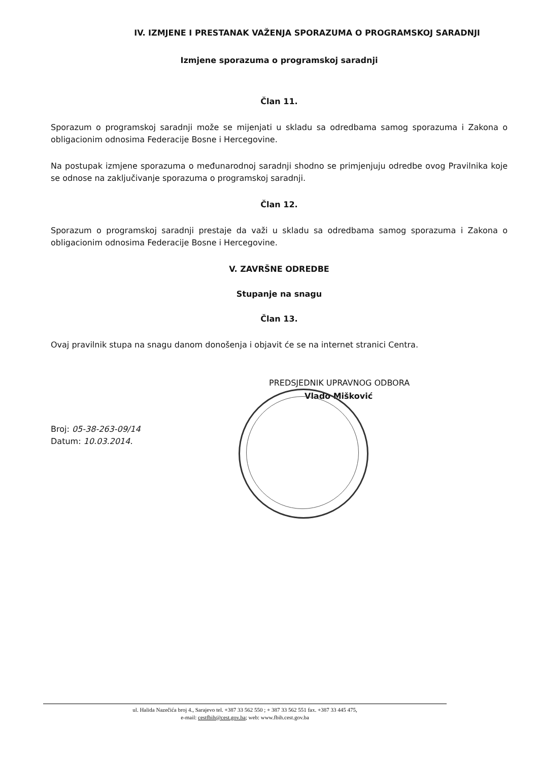IV. IZMJENE I PRESTANAK VAŽENJA SPORAZUMA O PROGRAMSKOJ SARADNJI
Izmjene sporazuma o programskoj saradnji
Član 11.
Sporazum o programskoj saradnji može se mijenjati u skladu sa odredbama samog sporazuma i Zakona o obligacionim odnosima Federacije Bosne i Hercegovine.
Na postupak izmjene sporazuma o međunarodnoj saradnji shodno se primjenjuju odredbe ovog Pravilnika koje se odnose na zaključivanje sporazuma o programskoj saradnji.
Član 12.
Sporazum o programskoj saradnji prestaje da važi u skladu sa odredbama samog sporazuma i Zakona o obligacionim odnosima Federacije Bosne i Hercegovine.
V. ZAVRŠNE ODREDBE
Stupanje na snagu
Član 13.
Ovaj pravilnik stupa na snagu danom donošenja i objavit će se na internet stranici Centra.
PREDSJEDNIK UPRAVNOG ODBORA
Vlado Mišković
Broj: 05-38-263-09/14
Datum: 10.03.2014.
ul. Halida Nazečića broj 4., Sarajevo tel. +387 33 562 550 ; + 387 33 562 551 fax. +387 33 445 475,
e-mail: cestfbih@cest.gov.ba; web: www.fbih.cest.gov.ba